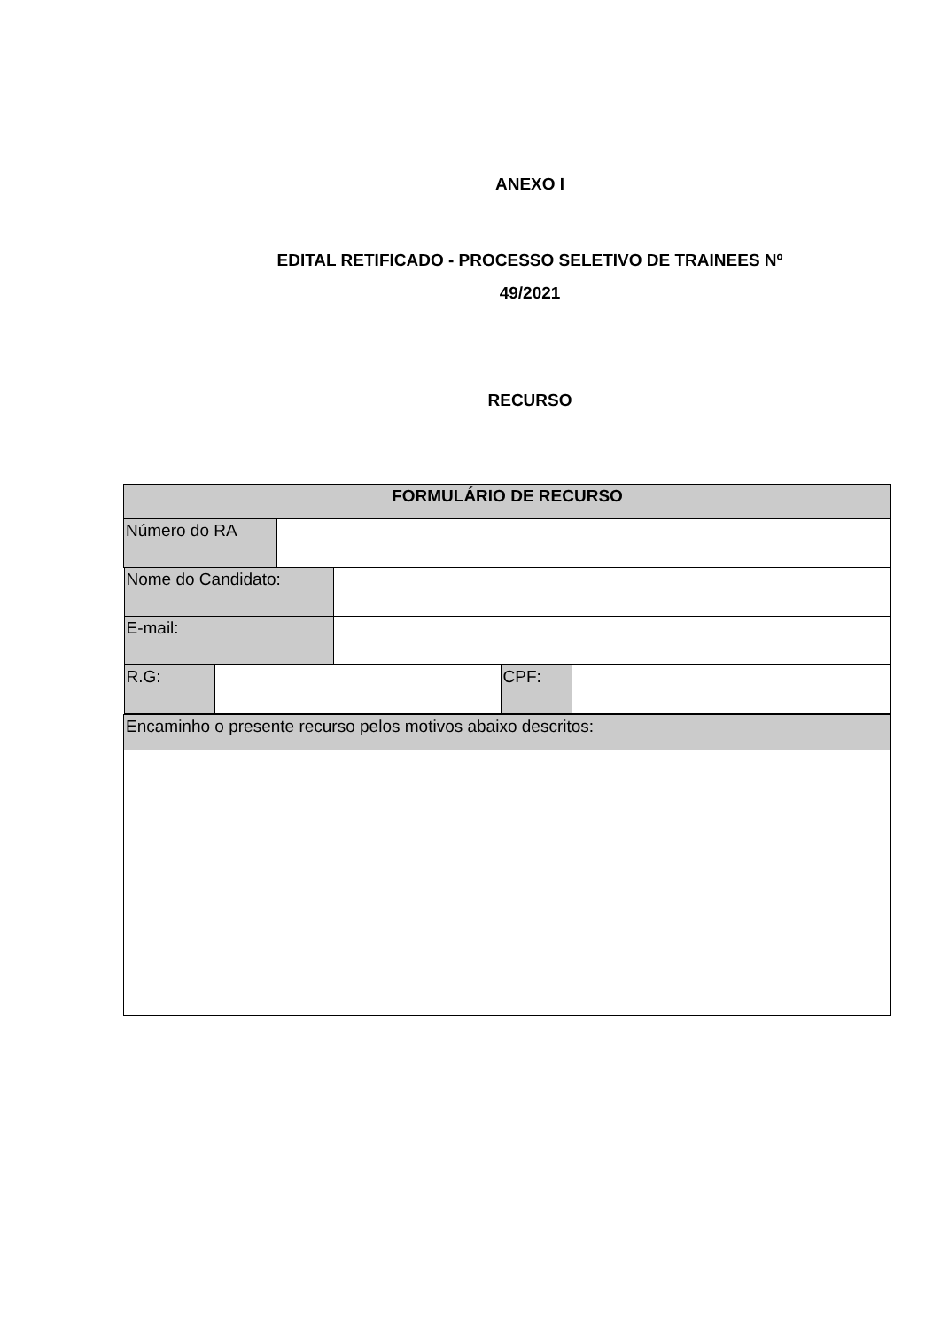ANEXO I
EDITAL RETIFICADO - PROCESSO SELETIVO DE TRAINEES Nº
49/2021
RECURSO
| FORMULÁRIO DE RECURSO | |
| Número do RA | |
| / Nome do Candidato: / / / E-mail: / / / R.G: / / CPF: / / | |
| Encaminho o presente recurso pelos motivos abaixo descritos: | |